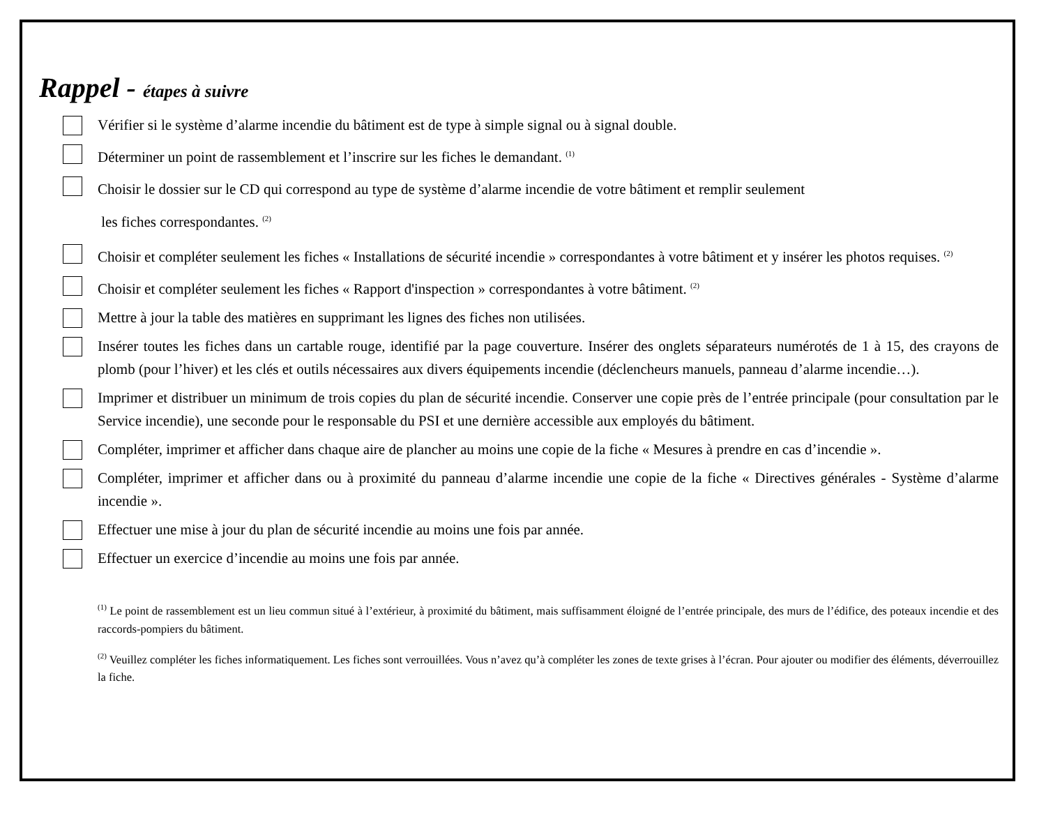Rappel - étapes à suivre
Vérifier si le système d’alarme incendie du bâtiment est de type à simple signal ou à signal double.
Déterminer un point de rassemblement et l’inscrire sur les fiches le demandant. <sup>(1)</sup>
Choisir le dossier sur le CD qui correspond au type de système d’alarme incendie de votre bâtiment et remplir seulement
les fiches correspondantes. <sup>(2)</sup>
Choisir et compléter seulement les fiches « Installations de sécurité incendie » correspondantes à votre bâtiment et y insérer les photos requises. <sup>(2)</sup>
Choisir et compléter seulement les fiches « Rapport d'inspection » correspondantes à votre bâtiment. <sup>(2)</sup>
Mettre à jour la table des matières en supprimant les lignes des fiches non utilisées.
Insérer toutes les fiches dans un cartable rouge, identifié par la page couverture. Insérer des onglets séparateurs numérotés de 1 à 15, des crayons de plomb (pour l’hiver) et les clés et outils nécessaires aux divers équipements incendie (déclencheurs manuels, panneau d’alarme incendie…).
Imprimer et distribuer un minimum de trois copies du plan de sécurité incendie. Conserver une copie près de l’entrée principale (pour consultation par le Service incendie), une seconde pour le responsable du PSI et une dernière accessible aux employés du bâtiment.
Compléter, imprimer et afficher dans chaque aire de plancher au moins une copie de la fiche « Mesures à prendre en cas d’incendie ».
Compléter, imprimer et afficher dans ou à proximité du panneau d’alarme incendie une copie de la fiche « Directives générales - Système d’alarme incendie ».
Effectuer une mise à jour du plan de sécurité incendie au moins une fois par année.
Effectuer un exercice d’incendie au moins une fois par année.
<sup>(1)</sup> Le point de rassemblement est un lieu commun situé à l’extérieur, à proximité du bâtiment, mais suffisamment éloigné de l’entrée principale, des murs de l’édifice, des poteaux incendie et des raccords-pompiers du bâtiment.
<sup>(2)</sup> Veuillez compléter les fiches informatiquement. Les fiches sont verrouillées. Vous n’avez qu’à compléter les zones de texte grises à l’écran. Pour ajouter ou modifier des éléments, déverrouillez la fiche.